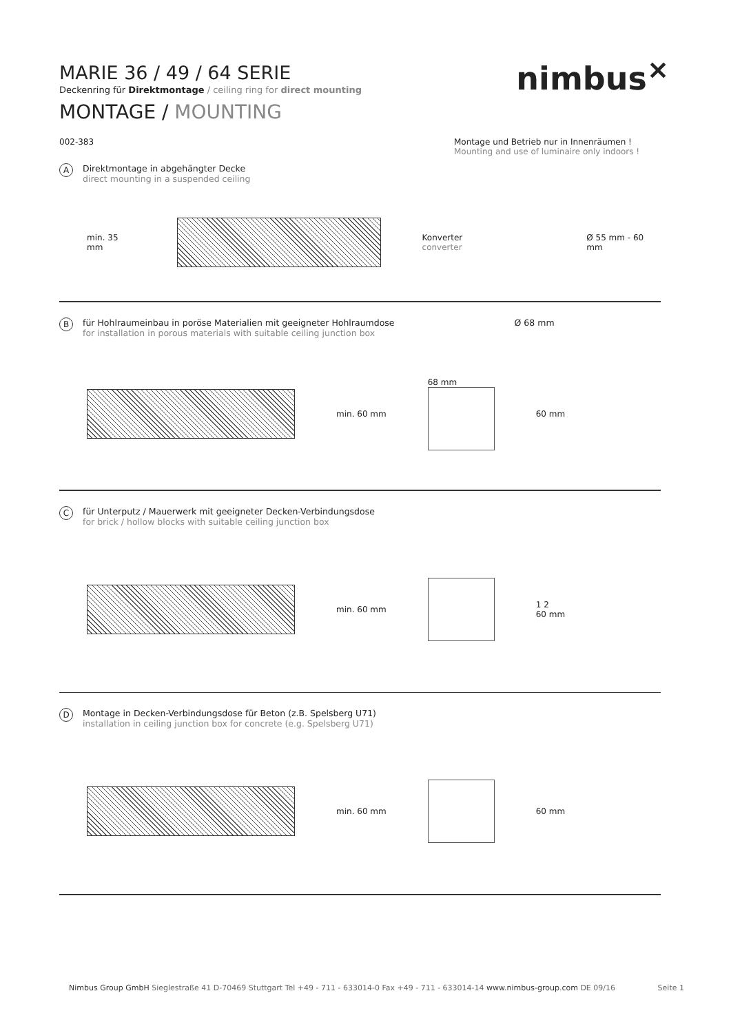nimbus<sup>×</sup>
MARIE 36 / 49 / 64 SERIE
Deckenring für Direktmontage / ceiling ring for direct mounting
MONTAGE / MOUNTING
002-383 Montage und Betrieb nur in Innenräumen !
Mounting and use of luminaire only indoors !
A Direktmontage in abgehängter Decke
direct mounting in a suspended ceiling
min. 35 mm
Konverter
converter Ø 55 mm - 60 mm
Bfür Hohlraumeinbau in poröse Materialien mit geeigneter Hohlraumdose
for installation in porous materials with suitable ceiling junction box Ø 68 mm
min. 60 mm 68 mm 60 mm
Cfür Unterputz / Mauerwerk mit geeigneter Decken-Verbindungsdose
for brick / hollow blocks with suitable ceiling junction box
min. 60 mm
1 2
60 mm
D Montage in Decken-Verbindungsdose für Beton (z.B. Spelsberg U71)
installation in ceiling junction box for concrete (e.g. Spelsberg U71)
min. 60 mm 60 mm
Nimbus Group GmbH Sieglestraße 41 D-70469 Stuttgart Tel +49 - 711 - 633014-0 Fax +49 - 711 - 633014-14 www.nimbus-group.com DE 09/16 Seite 1